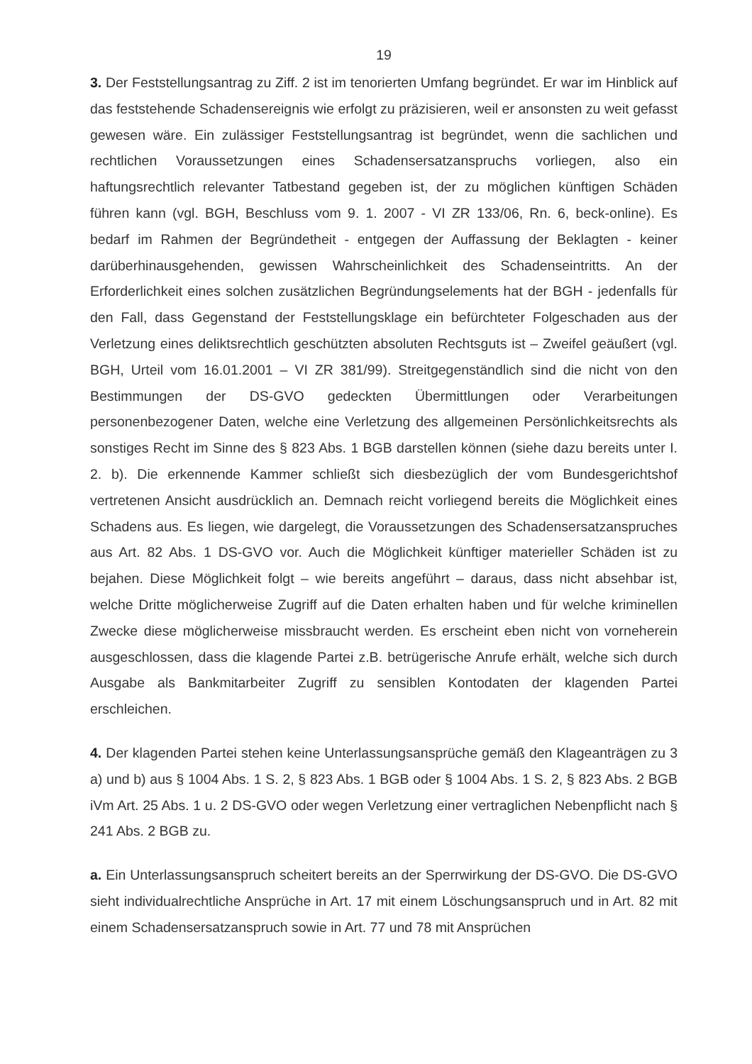19
3. Der Feststellungsantrag zu Ziff. 2 ist im tenorierten Umfang begründet. Er war im Hinblick auf das feststehende Schadensereignis wie erfolgt zu präzisieren, weil er ansonsten zu weit gefasst gewesen wäre. Ein zulässiger Feststellungsantrag ist begründet, wenn die sachlichen und rechtlichen Voraussetzungen eines Schadensersatzanspruchs vorliegen, also ein haftungsrechtlich relevanter Tatbestand gegeben ist, der zu möglichen künftigen Schäden führen kann (vgl. BGH, Beschluss vom 9. 1. 2007 - VI ZR 133/06, Rn. 6, beck-online). Es bedarf im Rahmen der Begründetheit - entgegen der Auffassung der Beklagten - keiner darüberhinausgehenden, gewissen Wahrscheinlichkeit des Schadenseintritts. An der Erforderlichkeit eines solchen zusätzlichen Begründungselements hat der BGH - jedenfalls für den Fall, dass Gegenstand der Feststellungsklage ein befürchteter Folgeschaden aus der Verletzung eines deliktsrechtlich geschützten absoluten Rechtsguts ist – Zweifel geäußert (vgl. BGH, Urteil vom 16.01.2001 – VI ZR 381/99). Streitgegenständlich sind die nicht von den Bestimmungen der DS-GVO gedeckten Übermittlungen oder Verarbeitungen personenbezogener Daten, welche eine Verletzung des allgemeinen Persönlichkeitsrechts als sonstiges Recht im Sinne des § 823 Abs. 1 BGB darstellen können (siehe dazu bereits unter I. 2. b). Die erkennende Kammer schließt sich diesbezüglich der vom Bundesgerichtshof vertretenen Ansicht ausdrücklich an. Demnach reicht vorliegend bereits die Möglichkeit eines Schadens aus. Es liegen, wie dargelegt, die Voraussetzungen des Schadensersatzanspruches aus Art. 82 Abs. 1 DS-GVO vor. Auch die Möglichkeit künftiger materieller Schäden ist zu bejahen. Diese Möglichkeit folgt – wie bereits angeführt – daraus, dass nicht absehbar ist, welche Dritte möglicherweise Zugriff auf die Daten erhalten haben und für welche kriminellen Zwecke diese möglicherweise missbraucht werden. Es erscheint eben nicht von vorneherein ausgeschlossen, dass die klagende Partei z.B. betrügerische Anrufe erhält, welche sich durch Ausgabe als Bankmitarbeiter Zugriff zu sensiblen Kontodaten der klagenden Partei erschleichen.
4. Der klagenden Partei stehen keine Unterlassungsansprüche gemäß den Klageanträgen zu 3 a) und b) aus § 1004 Abs. 1 S. 2, § 823 Abs. 1 BGB oder § 1004 Abs. 1 S. 2, § 823 Abs. 2 BGB iVm Art. 25 Abs. 1 u. 2 DS-GVO oder wegen Verletzung einer vertraglichen Nebenpflicht nach § 241 Abs. 2 BGB zu.
a. Ein Unterlassungsanspruch scheitert bereits an der Sperrwirkung der DS-GVO. Die DS-GVO sieht individualrechtliche Ansprüche in Art. 17 mit einem Löschungsanspruch und in Art. 82 mit einem Schadensersatzanspruch sowie in Art. 77 und 78 mit Ansprüchen